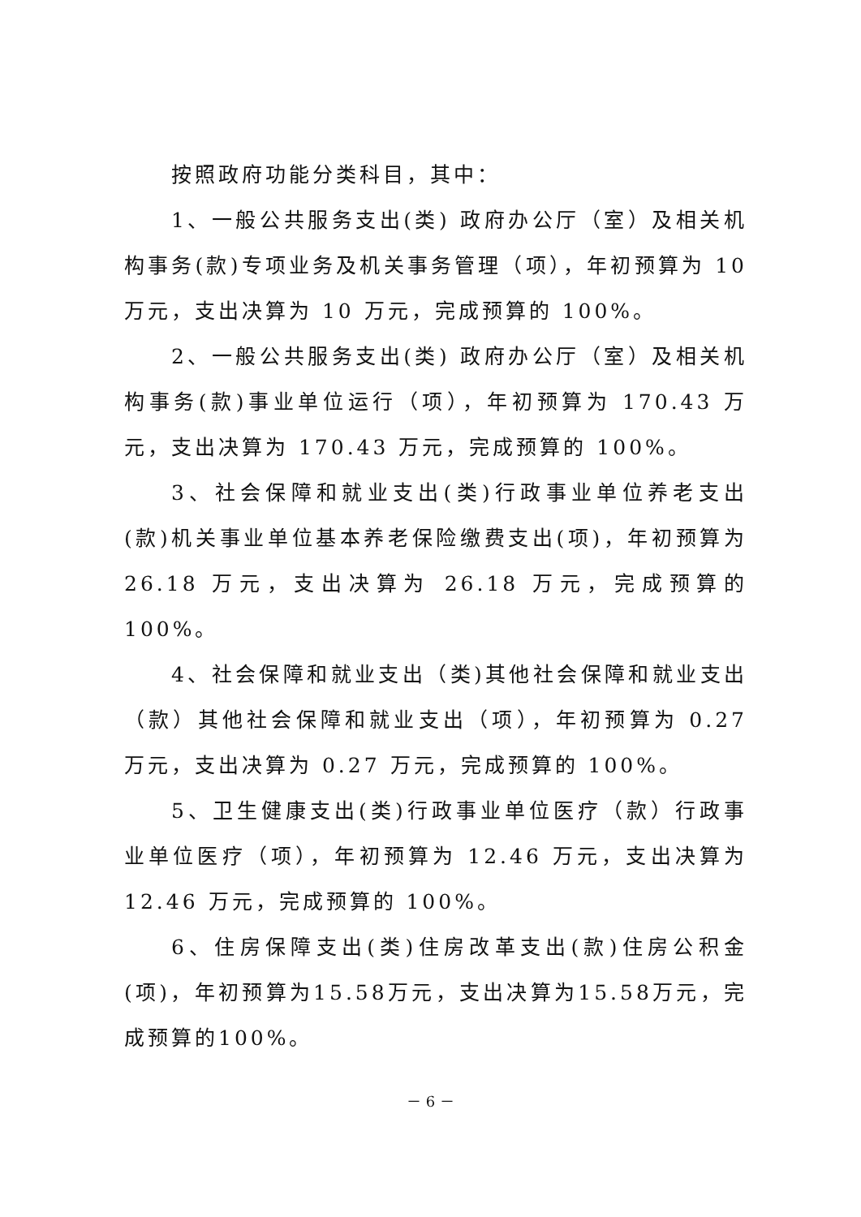按照政府功能分类科目，其中：
1、一般公共服务支出(类) 政府办公厅（室）及相关机构事务(款)专项业务及机关事务管理（项），年初预算为 10 万元，支出决算为 10 万元，完成预算的 100%。
2、一般公共服务支出(类) 政府办公厅（室）及相关机构事务(款)事业单位运行（项），年初预算为 170.43 万元，支出决算为 170.43 万元，完成预算的 100%。
3、社会保障和就业支出(类)行政事业单位养老支出(款)机关事业单位基本养老保险缴费支出(项)，年初预算为 26.18 万元，支出决算为 26.18 万元，完成预算的 100%。
4、社会保障和就业支出（类)其他社会保障和就业支出（款）其他社会保障和就业支出（项），年初预算为 0.27 万元，支出决算为 0.27 万元，完成预算的 100%。
5、卫生健康支出(类)行政事业单位医疗（款）行政事业单位医疗（项），年初预算为 12.46 万元，支出决算为 12.46 万元，完成预算的 100%。
6、住房保障支出(类)住房改革支出(款)住房公积金(项)，年初预算为15.58万元，支出决算为15.58万元，完成预算的100%。
－ 6 －